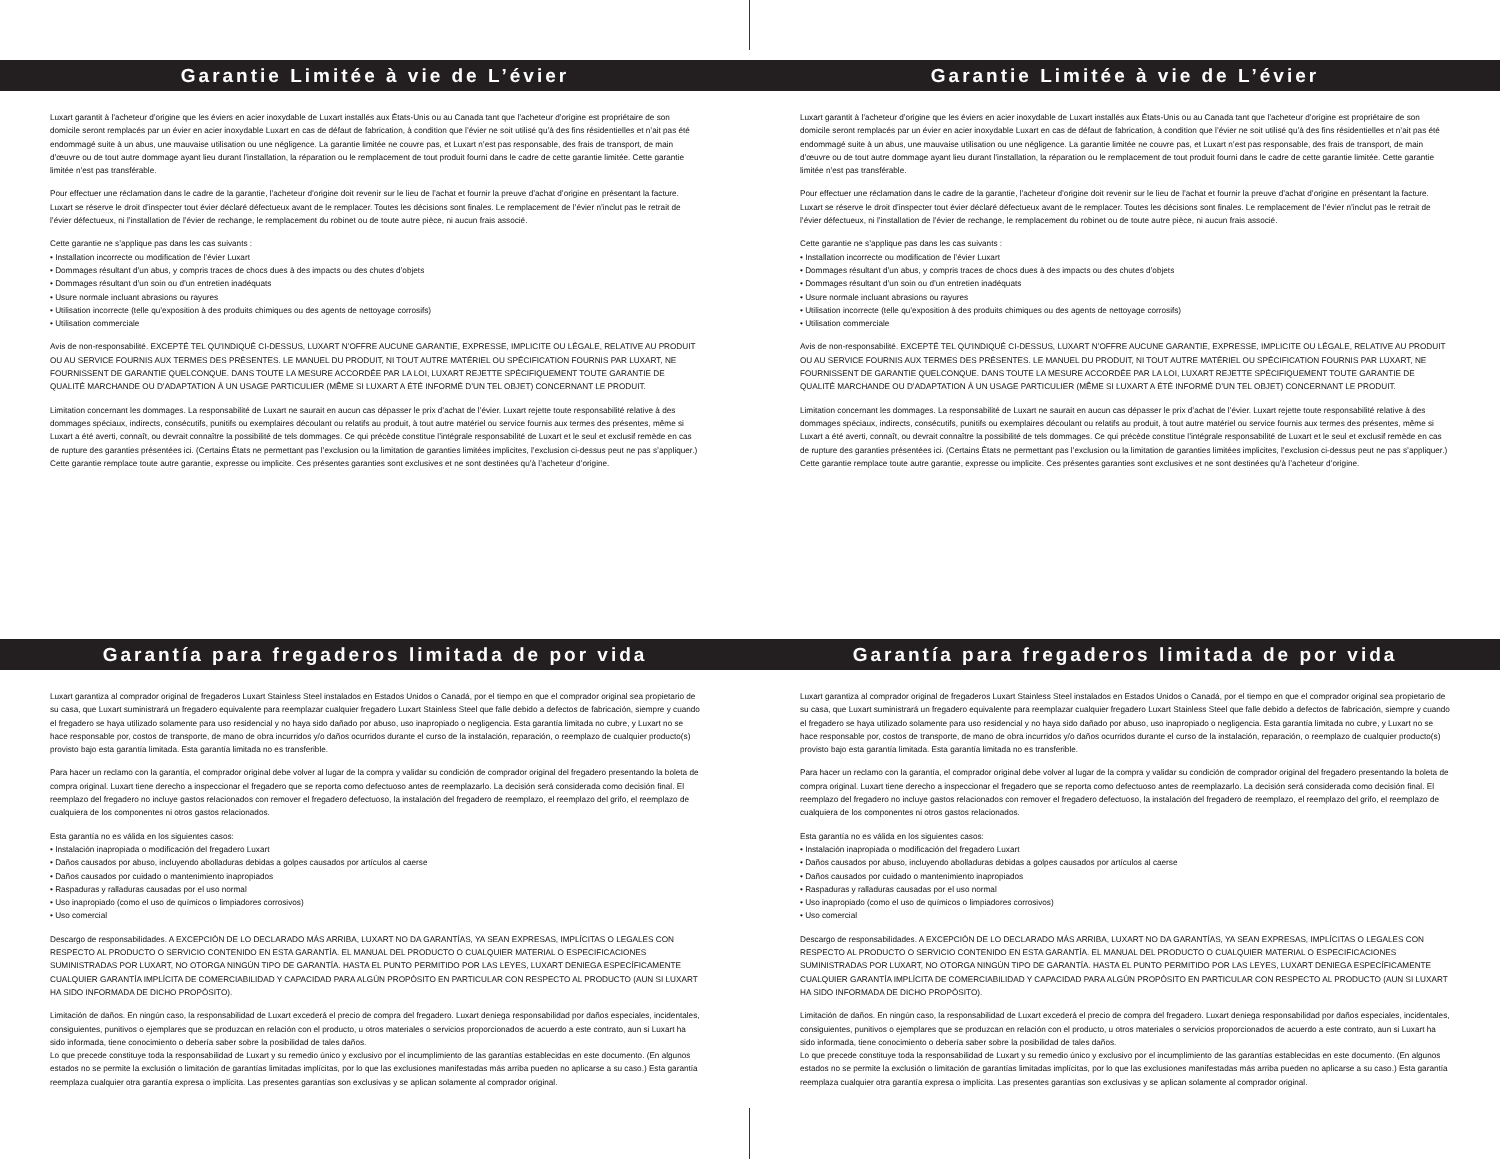Garantie Limitée à vie de L’évier
Luxart garantit à l’acheteur d’origine que les éviers en acier inoxydable de Luxart installés aux États-Unis ou au Canada tant que l’acheteur d’origine est propriétaire de son domicile seront remplacés par un évier en acier inoxydable Luxart en cas de défaut de fabrication, à condition que l’évier ne soit utilisé qu’à des fins résidentielles et n’ait pas été endommagé suite à un abus, une mauvaise utilisation ou une négligence. La garantie limitée ne couvre pas, et Luxart n’est pas responsable, des frais de transport, de main d’œuvre ou de tout autre dommage ayant lieu durant l’installation, la réparation ou le remplacement de tout produit fourni dans le cadre de cette garantie limitée. Cette garantie limitée n’est pas transférable.
Pour effectuer une réclamation dans le cadre de la garantie, l’acheteur d’origine doit revenir sur le lieu de l’achat et fournir la preuve d’achat d’origine en présentant la facture. Luxart se réserve le droit d’inspecter tout évier déclaré défectueux avant de le remplacer. Toutes les décisions sont finales. Le remplacement de l’évier n’inclut pas le retrait de l’évier défectueux, ni l’installation de l’évier de rechange, le remplacement du robinet ou de toute autre pièce, ni aucun frais associé.
Cette garantie ne s’applique pas dans les cas suivants :
• Installation incorrecte ou modification de l’évier Luxart
• Dommages résultant d’un abus, y compris traces de chocs dues à des impacts ou des chutes d’objets
• Dommages résultant d’un soin ou d’un entretien inadéquats
• Usure normale incluant abrasions ou rayures
• Utilisation incorrecte (telle qu’exposition à des produits chimiques ou des agents de nettoyage corrosifs)
• Utilisation commerciale
Avis de non-responsabilité. EXCEPTÉ TEL QU’INDIQUÉ CI-DESSUS, LUXART N’OFFRE AUCUNE GARANTIE, EXPRESSE, IMPLICITE OU LÉGALE, RELATIVE AU PRODUIT OU AU SERVICE FOURNIS AUX TERMES DES PRÉSENTES. LE MANUEL DU PRODUIT, NI TOUT AUTRE MATÉRIEL OU SPÉCIFICATION FOURNIS PAR LUXART, NE FOURNISSENT DE GARANTIE QUELCONQUE. DANS TOUTE LA MESURE ACCORDÉE PAR LA LOI, LUXART REJETTE SPÉCIFIQUEMENT TOUTE GARANTIE DE QUALITÉ MARCHANDE OU D’ADAPTATION À UN USAGE PARTICULIER (MÊME SI LUXART A ÉTÉ INFORMÉ D’UN TEL OBJET) CONCERNANT LE PRODUIT.
Limitation concernant les dommages. La responsabilité de Luxart ne saurait en aucun cas dépasser le prix d’achat de l’évier. Luxart rejette toute responsabilité relative à des dommages spéciaux, indirects, consécutifs, punitifs ou exemplaires découlant ou relatifs au produit, à tout autre matériel ou service fournis aux termes des présentes, même si Luxart a été averti, connaît, ou devrait connaître la possibilité de tels dommages. Ce qui précède constitue l’intégrale responsabilité de Luxart et le seul et exclusif remède en cas de rupture des garanties présentées ici. (Certains États ne permettant pas l’exclusion ou la limitation de garanties limitées implicites, l’exclusion ci-dessus peut ne pas s’appliquer.) Cette garantie remplace toute autre garantie, expresse ou implicite. Ces présentes garanties sont exclusives et ne sont destinées qu’à l’acheteur d’origine.
Garantie Limitée à vie de L’évier
Luxart garantit à l’acheteur d’origine que les éviers en acier inoxydable de Luxart installés aux États-Unis ou au Canada tant que l’acheteur d’origine est propriétaire de son domicile seront remplacés par un évier en acier inoxydable Luxart en cas de défaut de fabrication, à condition que l’évier ne soit utilisé qu’à des fins résidentielles et n’ait pas été endommagé suite à un abus, une mauvaise utilisation ou une négligence. La garantie limitée ne couvre pas, et Luxart n’est pas responsable, des frais de transport, de main d’œuvre ou de tout autre dommage ayant lieu durant l’installation, la réparation ou le remplacement de tout produit fourni dans le cadre de cette garantie limitée. Cette garantie limitée n’est pas transférable.
Pour effectuer une réclamation dans le cadre de la garantie, l’acheteur d’origine doit revenir sur le lieu de l’achat et fournir la preuve d’achat d’origine en présentant la facture. Luxart se réserve le droit d’inspecter tout évier déclaré défectueux avant de le remplacer. Toutes les décisions sont finales. Le remplacement de l’évier n’inclut pas le retrait de l’évier défectueux, ni l’installation de l’évier de rechange, le remplacement du robinet ou de toute autre pièce, ni aucun frais associé.
Cette garantie ne s’applique pas dans les cas suivants :
• Installation incorrecte ou modification de l’évier Luxart
• Dommages résultant d’un abus, y compris traces de chocs dues à des impacts ou des chutes d’objets
• Dommages résultant d’un soin ou d’un entretien inadéquats
• Usure normale incluant abrasions ou rayures
• Utilisation incorrecte (telle qu’exposition à des produits chimiques ou des agents de nettoyage corrosifs)
• Utilisation commerciale
Avis de non-responsabilité. EXCEPTÉ TEL QU’INDIQUÉ CI-DESSUS, LUXART N’OFFRE AUCUNE GARANTIE, EXPRESSE, IMPLICITE OU LÉGALE, RELATIVE AU PRODUIT OU AU SERVICE FOURNIS AUX TERMES DES PRÉSENTES. LE MANUEL DU PRODUIT, NI TOUT AUTRE MATÉRIEL OU SPÉCIFICATION FOURNIS PAR LUXART, NE FOURNISSENT DE GARANTIE QUELCONQUE. DANS TOUTE LA MESURE ACCORDÉE PAR LA LOI, LUXART REJETTE SPÉCIFIQUEMENT TOUTE GARANTIE DE QUALITÉ MARCHANDE OU D’ADAPTATION À UN USAGE PARTICULIER (MÊME SI LUXART A ÉTÉ INFORMÉ D’UN TEL OBJET) CONCERNANT LE PRODUIT.
Limitation concernant les dommages. La responsabilité de Luxart ne saurait en aucun cas dépasser le prix d’achat de l’évier. Luxart rejette toute responsabilité relative à des dommages spéciaux, indirects, consécutifs, punitifs ou exemplaires découlant ou relatifs au produit, à tout autre matériel ou service fournis aux termes des présentes, même si Luxart a été averti, connaît, ou devrait connaître la possibilité de tels dommages. Ce qui précède constitue l’intégrale responsabilité de Luxart et le seul et exclusif remède en cas de rupture des garanties présentées ici. (Certains États ne permettant pas l’exclusion ou la limitation de garanties limitées implicites, l’exclusion ci-dessus peut ne pas s’appliquer.) Cette garantie remplace toute autre garantie, expresse ou implicite. Ces présentes garanties sont exclusives et ne sont destinées qu’à l’acheteur d’origine.
Garantía para fregaderos limitada de por vida
Luxart garantiza al comprador original de fregaderos Luxart Stainless Steel instalados en Estados Unidos o Canadá, por el tiempo en que el comprador original sea propietario de su casa, que Luxart suministrará un fregadero equivalente para reemplazar cualquier fregadero Luxart Stainless Steel que falle debido a defectos de fabricación, siempre y cuando el fregadero se haya utilizado solamente para uso residencial y no haya sido dañado por abuso, uso inapropiado o negligencia. Esta garantía limitada no cubre, y Luxart no se hace responsable por, costos de transporte, de mano de obra incurridos y/o daños ocurridos durante el curso de la instalación, reparación, o reemplazo de cualquier producto(s) provisto bajo esta garantía limitada. Esta garantía limitada no es transferible.
Para hacer un reclamo con la garantía, el comprador original debe volver al lugar de la compra y validar su condición de comprador original del fregadero presentando la boleta de compra original. Luxart tiene derecho a inspeccionar el fregadero que se reporta como defectuoso antes de reemplazarlo. La decisión será considerada como decisión final. El reemplazo del fregadero no incluye gastos relacionados con remover el fregadero defectuoso, la instalación del fregadero de reemplazo, el reemplazo del grifo, el reemplazo de cualquiera de los componentes ni otros gastos relacionados.
Esta garantía no es válida en los siguientes casos:
• Instalación inapropiada o modificación del fregadero Luxart
• Daños causados por abuso, incluyendo abolladuras debidas a golpes causados por artículos al caerse
• Daños causados por cuidado o mantenimiento inapropiados
• Raspaduras y ralladuras causadas por el uso normal
• Uso inapropiado (como el uso de químicos o limpiadores corrosivos)
• Uso comercial
Descargo de responsabilidades. A EXCEPCIÓN DE LO DECLARADO MÁS ARRIBA, LUXART NO DA GARANTÍAS, YA SEAN EXPRESAS, IMPLÍCITAS O LEGALES CON RESPECTO AL PRODUCTO O SERVICIO CONTENIDO EN ESTA GARANTÍA. EL MANUAL DEL PRODUCTO O CUALQUIER MATERIAL O ESPECIFICACIONES SUMINISTRADAS POR LUXART, NO OTORGA NINGÚN TIPO DE GARANTÍA. HASTA EL PUNTO PERMITIDO POR LAS LEYES, LUXART DENIEGA ESPECÍFICAMENTE CUALQUIER GARANTÍA IMPLÍCITA DE COMERCIABILIDAD Y CAPACIDAD PARA ALGÚN PROPÓSITO EN PARTICULAR CON RESPECTO AL PRODUCTO (AUN SI LUXART HA SIDO INFORMADA DE DICHO PROPÓSITO).
Limitación de daños. En ningún caso, la responsabilidad de Luxart excederá el precio de compra del fregadero. Luxart deniega responsabilidad por daños especiales, incidentales, consiguientes, punitivos o ejemplares que se produzcan en relación con el producto, u otros materiales o servicios proporcionados de acuerdo a este contrato, aun si Luxart ha sido informada, tiene conocimiento o debería saber sobre la posibilidad de tales daños.
Lo que precede constituye toda la responsabilidad de Luxart y su remedio único y exclusivo por el incumplimiento de las garantías establecidas en este documento. (En algunos estados no se permite la exclusión o limitación de garantías limitadas implícitas, por lo que las exclusiones manifestadas más arriba pueden no aplicarse a su caso.) Esta garantía reemplaza cualquier otra garantía expresa o implícita. Las presentes garantías son exclusivas y se aplican solamente al comprador original.
Garantía para fregaderos limitada de por vida
Luxart garantiza al comprador original de fregaderos Luxart Stainless Steel instalados en Estados Unidos o Canadá, por el tiempo en que el comprador original sea propietario de su casa, que Luxart suministrará un fregadero equivalente para reemplazar cualquier fregadero Luxart Stainless Steel que falle debido a defectos de fabricación, siempre y cuando el fregadero se haya utilizado solamente para uso residencial y no haya sido dañado por abuso, uso inapropiado o negligencia. Esta garantía limitada no cubre, y Luxart no se hace responsable por, costos de transporte, de mano de obra incurridos y/o daños ocurridos durante el curso de la instalación, reparación, o reemplazo de cualquier producto(s) provisto bajo esta garantía limitada. Esta garantía limitada no es transferible.
Para hacer un reclamo con la garantía, el comprador original debe volver al lugar de la compra y validar su condición de comprador original del fregadero presentando la boleta de compra original. Luxart tiene derecho a inspeccionar el fregadero que se reporta como defectuoso antes de reemplazarlo. La decisión será considerada como decisión final. El reemplazo del fregadero no incluye gastos relacionados con remover el fregadero defectuoso, la instalación del fregadero de reemplazo, el reemplazo del grifo, el reemplazo de cualquiera de los componentes ni otros gastos relacionados.
Esta garantía no es válida en los siguientes casos:
• Instalación inapropiada o modificación del fregadero Luxart
• Daños causados por abuso, incluyendo abolladuras debidas a golpes causados por artículos al caerse
• Daños causados por cuidado o mantenimiento inapropiados
• Raspaduras y ralladuras causadas por el uso normal
• Uso inapropiado (como el uso de químicos o limpiadores corrosivos)
• Uso comercial
Descargo de responsabilidades. A EXCEPCIÓN DE LO DECLARADO MÁS ARRIBA, LUXART NO DA GARANTÍAS, YA SEAN EXPRESAS, IMPLÍCITAS O LEGALES CON RESPECTO AL PRODUCTO O SERVICIO CONTENIDO EN ESTA GARANTÍA. EL MANUAL DEL PRODUCTO O CUALQUIER MATERIAL O ESPECIFICACIONES SUMINISTRADAS POR LUXART, NO OTORGA NINGÚN TIPO DE GARANTÍA. HASTA EL PUNTO PERMITIDO POR LAS LEYES, LUXART DENIEGA ESPECÍFICAMENTE CUALQUIER GARANTÍA IMPLÍCITA DE COMERCIABILIDAD Y CAPACIDAD PARA ALGÚN PROPÓSITO EN PARTICULAR CON RESPECTO AL PRODUCTO (AUN SI LUXART HA SIDO INFORMADA DE DICHO PROPÓSITO).
Limitación de daños. En ningún caso, la responsabilidad de Luxart excederá el precio de compra del fregadero. Luxart deniega responsabilidad por daños especiales, incidentales, consiguientes, punitivos o ejemplares que se produzcan en relación con el producto, u otros materiales o servicios proporcionados de acuerdo a este contrato, aun si Luxart ha sido informada, tiene conocimiento o debería saber sobre la posibilidad de tales daños.
Lo que precede constituye toda la responsabilidad de Luxart y su remedio único y exclusivo por el incumplimiento de las garantías establecidas en este documento. (En algunos estados no se permite la exclusión o limitación de garantías limitadas implícitas, por lo que las exclusiones manifestadas más arriba pueden no aplicarse a su caso.) Esta garantía reemplaza cualquier otra garantía expresa o implícita. Las presentes garantías son exclusivas y se aplican solamente al comprador original.